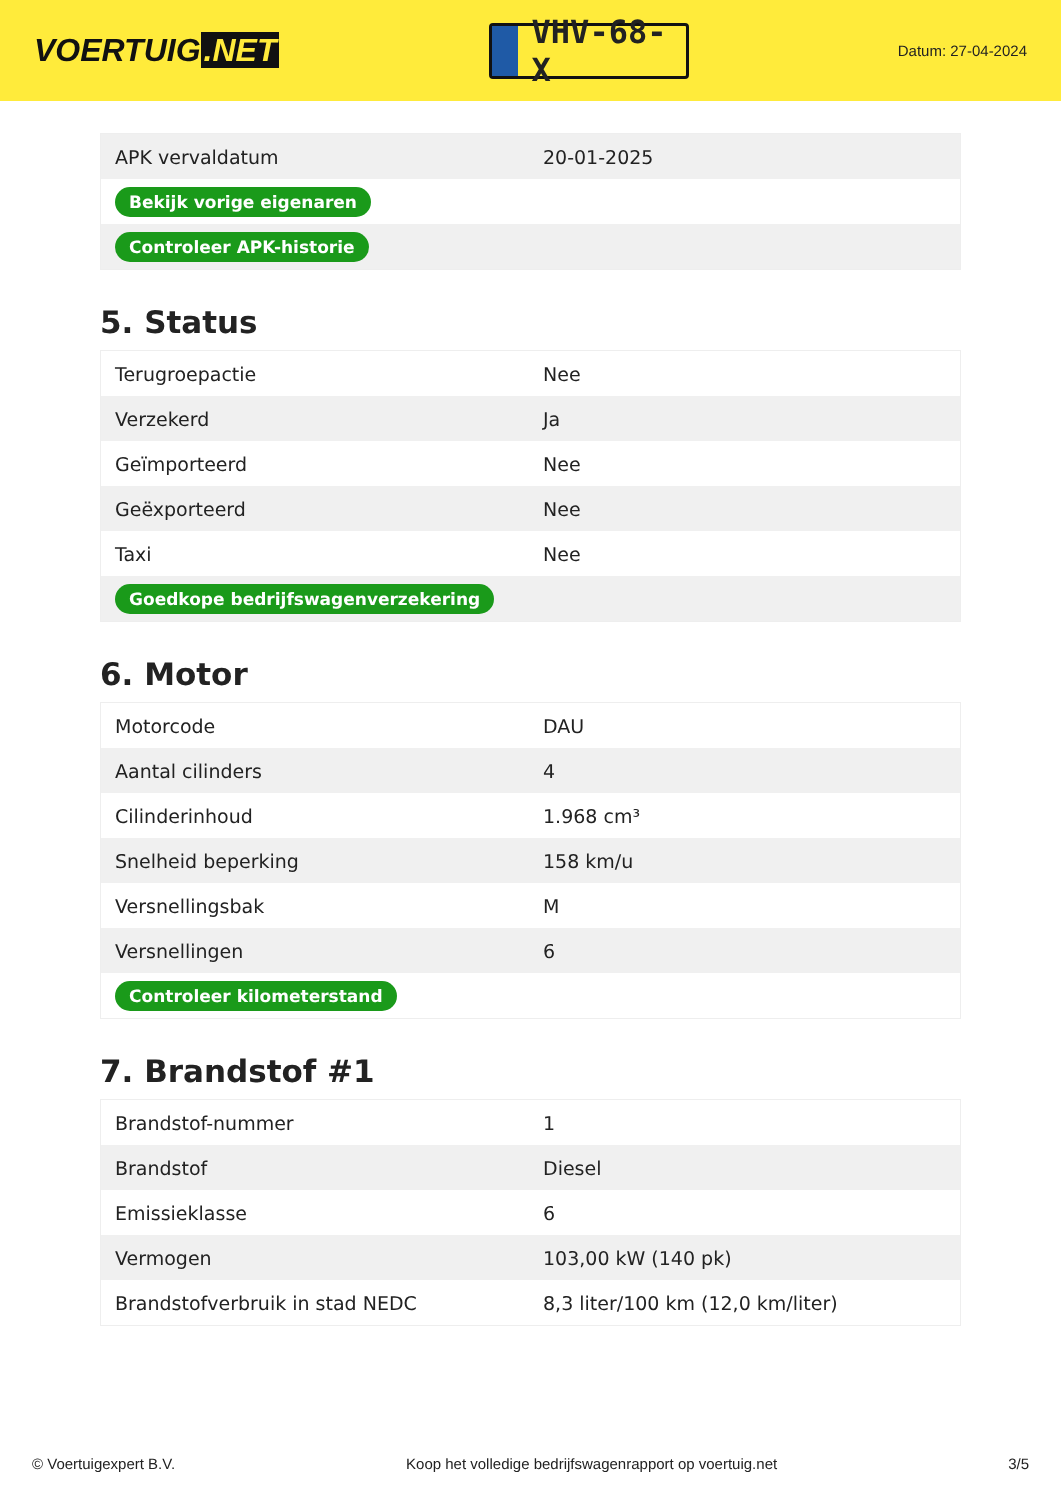VOERTUIG.NET
VHV-68-X
Datum: 27-04-2024
| APK vervaldatum | 20-01-2025 |
| Bekijk vorige eigenaren | |
| Controleer APK-historie | |
5. Status
| Terugroepactie | Nee |
| Verzekerd | Ja |
| Geïmporteerd | Nee |
| Geëxporteerd | Nee |
| Taxi | Nee |
| Goedkope bedrijfswagenverzekering | |
6. Motor
| Motorcode | DAU |
| Aantal cilinders | 4 |
| Cilinderinhoud | 1.968 cm³ |
| Snelheid beperking | 158 km/u |
| Versnellingsbak | M |
| Versnellingen | 6 |
| Controleer kilometerstand | |
7. Brandstof #1
| Brandstof-nummer | 1 |
| Brandstof | Diesel |
| Emissieklasse | 6 |
| Vermogen | 103,00 kW (140 pk) |
| Brandstofverbruik in stad NEDC | 8,3 liter/100 km (12,0 km/liter) |
© Voertuigexpert B.V. Koop het volledige bedrijfswagenrapport op voertuig.net 3/5